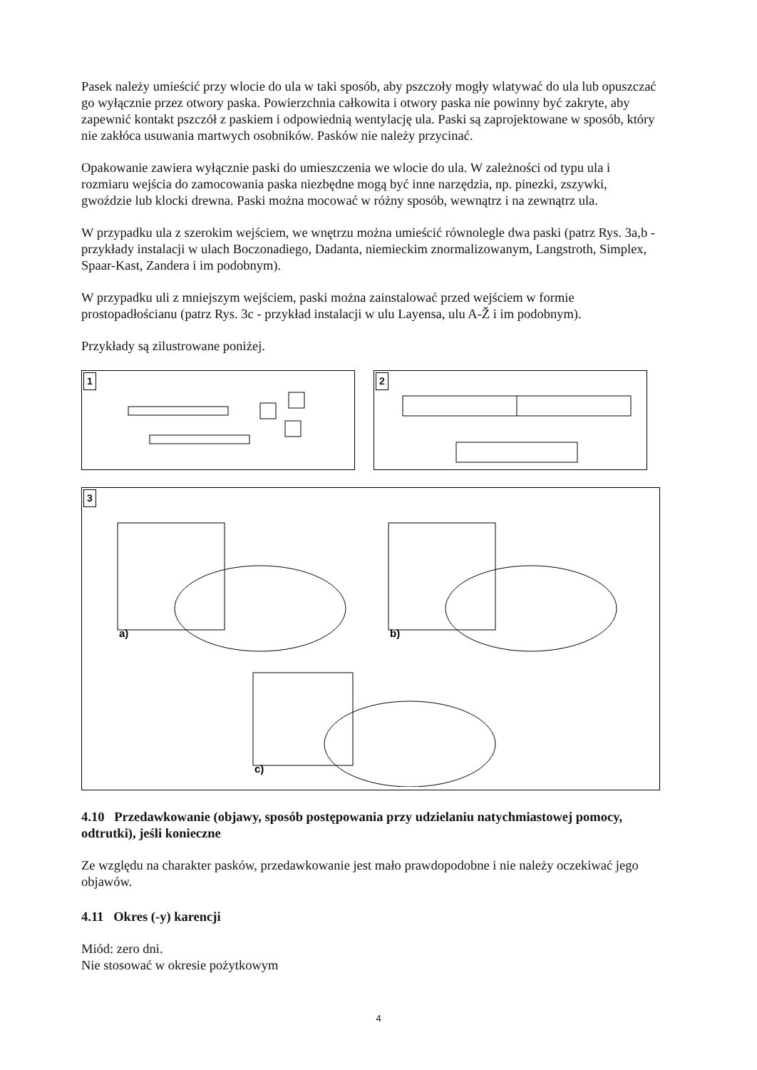Pasek należy umieścić przy wlocie do ula w taki sposób, aby pszczoły mogły wlatywać do ula lub opuszczać go wyłącznie przez otwory paska. Powierzchnia całkowita i otwory paska nie powinny być zakryte, aby zapewnić kontakt pszczół z paskiem i odpowiednią wentylację ula. Paski są zaprojektowane w sposób, który nie zakłóca usuwania martwych osobników. Pasków nie należy przycinać.
Opakowanie zawiera wyłącznie paski do umieszczenia we wlocie do ula. W zależności od typu ula i rozmiaru wejścia do zamocowania paska niezbędne mogą być inne narzędzia, np. pinezki, zszywki, gwoździe lub klocki drewna. Paski można mocować w różny sposób, wewnątrz i na zewnątrz ula.
W przypadku ula z szerokim wejściem, we wnętrzu można umieścić równolegle dwa paski (patrz Rys. 3a,b - przykłady instalacji w ulach Boczonadiego, Dadanta, niemieckim znormalizowanym, Langstroth, Simplex, Spaar-Kast, Zandera i im podobnym).
W przypadku uli z mniejszym wejściem, paski można zainstalować przed wejściem w formie prostopadłościanu (patrz Rys. 3c - przykład instalacji w ulu Layensa, ulu A-Ž i im podobnym).
Przykłady są zilustrowane poniżej.
1
2
3
a)
b)
c)
4.10 Przedawkowanie (objawy, sposób postępowania przy udzielaniu natychmiastowej pomocy, odtrutki), jeśli konieczne
Ze względu na charakter pasków, przedawkowanie jest mało prawdopodobne i nie należy oczekiwać jego objawów.
4.11 Okres (-y) karencji
Miód: zero dni.
Nie stosować w okresie pożytkowym
4